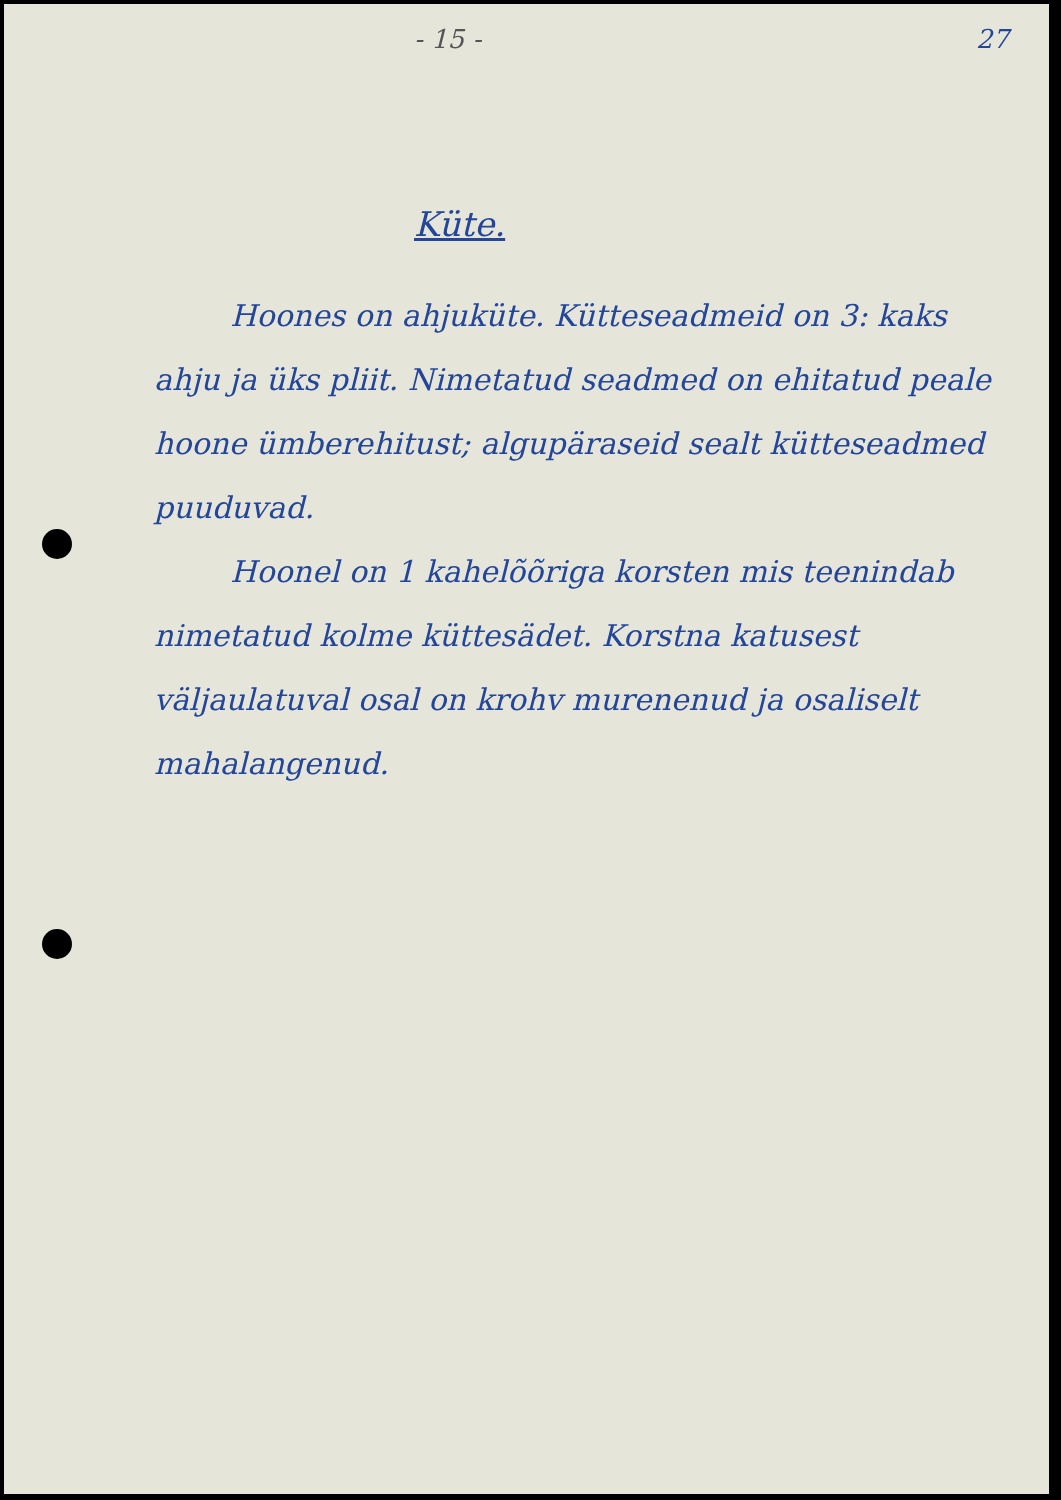- 15 - 27
Küte.
Hoones on ahjuküte. Küttesead­meid on 3: kaks ahju ja üks pliit. Nimetatud seadmed on ehitatud peale hoone ümberehitust; algupäraseid sealt küttesead­med puuduvad.
Hoonel on 1 kahelõõriga korsten mis teenindab nimetatud kolme küttesädet. Korstna katusest väljaulatuval osal on krohv murenenud ja osaliselt maha­langenud.